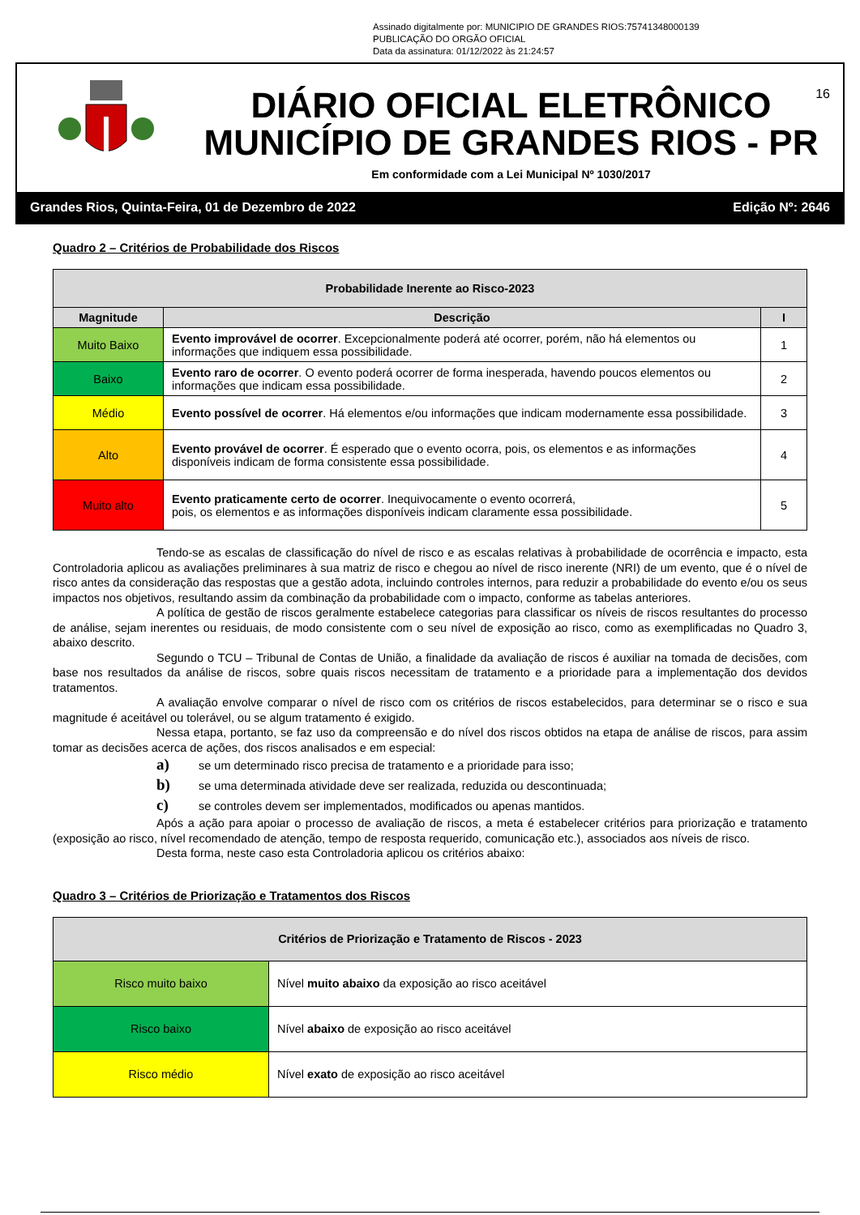Assinado digitalmente por: MUNICIPIO DE GRANDES RIOS:75741348000139
PUBLICAÇÃO DO ORGÃO OFICIAL
Data da assinatura: 01/12/2022 às 21:24:57
16
DIÁRIO OFICIAL ELETRÔNICO
MUNICÍPIO DE GRANDES RIOS - PR
Em conformidade com a Lei Municipal Nº 1030/2017
Grandes Rios, Quinta-Feira, 01 de Dezembro de 2022 Edição Nº: 2646
Quadro 2 – Critérios de Probabilidade dos Riscos
| Probabilidade Inerente ao Risco-2023 | | |
| Magnitude | Descrição | I |
| Muito Baixo | Evento improvável de ocorrer . Excepcionalmente poderá até ocorrer, porém, não há elementos ou informações que indiquem essa possibilidade. | 1 |
| Baixo | Evento raro de ocorrer . O evento poderá ocorrer de forma inesperada, havendo poucos elementos ou informações que indicam essa possibilidade. | 2 |
| Médio | Evento possível de ocorrer . Há elementos e/ou informações que indicam modernamente essa possibilidade. | 3 |
| Alto | Evento provável de ocorrer . É esperado que o evento ocorra, pois, os elementos e as informações disponíveis indicam de forma consistente essa possibilidade. | 4 |
| Muito alto | Evento praticamente certo de ocorrer . Inequivocamente o evento ocorrerá, pois, os elementos e as informações disponíveis indicam claramente essa possibilidade. | 5 |
Tendo-se as escalas de classificação do nível de risco e as escalas relativas à probabilidade de ocorrência e impacto, esta Controladoria aplicou as avaliações preliminares à sua matriz de risco e chegou ao nível de risco inerente (NRI) de um evento, que é o nível de risco antes da consideração das respostas que a gestão adota, incluindo controles internos, para reduzir a probabilidade do evento e/ou os seus impactos nos objetivos, resultando assim da combinação da probabilidade com o impacto, conforme as tabelas anteriores.
A política de gestão de riscos geralmente estabelece categorias para classificar os níveis de riscos resultantes do processo de análise, sejam inerentes ou residuais, de modo consistente com o seu nível de exposição ao risco, como as exemplificadas no Quadro 3, abaixo descrito.
Segundo o TCU – Tribunal de Contas de União, a finalidade da avaliação de riscos é auxiliar na tomada de decisões, com base nos resultados da análise de riscos, sobre quais riscos necessitam de tratamento e a prioridade para a implementação dos devidos tratamentos.
A avaliação envolve comparar o nível de risco com os critérios de riscos estabelecidos, para determinar se o risco e sua magnitude é aceitável ou tolerável, ou se algum tratamento é exigido.
Nessa etapa, portanto, se faz uso da compreensão e do nível dos riscos obtidos na etapa de análise de riscos, para assim tomar as decisões acerca de ações, dos riscos analisados e em especial:
a) se um determinado risco precisa de tratamento e a prioridade para isso;
b) se uma determinada atividade deve ser realizada, reduzida ou descontinuada;
c) se controles devem ser implementados, modificados ou apenas mantidos.
Após a ação para apoiar o processo de avaliação de riscos, a meta é estabelecer critérios para priorização e tratamento (exposição ao risco, nível recomendado de atenção, tempo de resposta requerido, comunicação etc.), associados aos níveis de risco.
Desta forma, neste caso esta Controladoria aplicou os critérios abaixo:
Quadro 3 – Critérios de Priorização e Tratamentos dos Riscos
| Critérios de Priorização e Tratamento de Riscos - 2023 | |
| Risco muito baixo | Nível muito abaixo da exposição ao risco aceitável |
| Risco baixo | Nível abaixo de exposição ao risco aceitável |
| Risco médio | Nível exato de exposição ao risco aceitável |